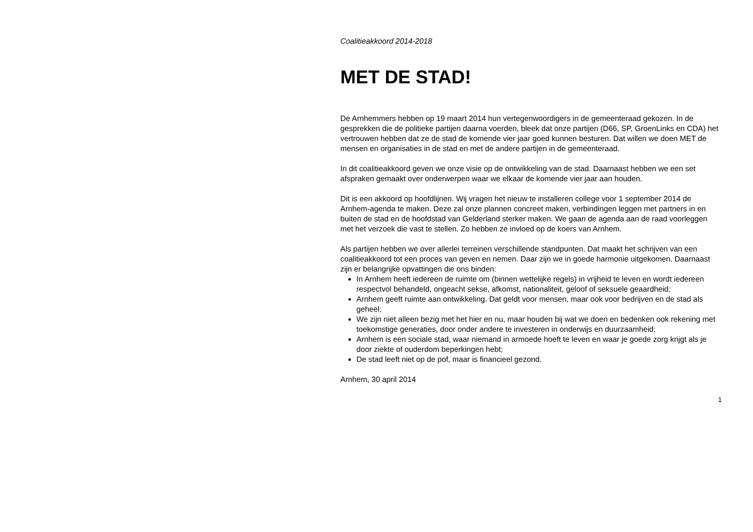Coalitieakkoord 2014-2018
MET DE STAD!
De Arnhemmers hebben op 19 maart 2014 hun vertegenwoordigers in de gemeenteraad gekozen. In de gesprekken die de politieke partijen daarna voerden, bleek dat onze partijen (D66, SP, GroenLinks en CDA) het vertrouwen hebben dat ze de stad de komende vier jaar goed kunnen besturen. Dat willen we doen MET de mensen en organisaties in de stad en met de andere partijen in de gemeenteraad.
In dit coalitieakkoord geven we onze visie op de ontwikkeling van de stad. Daarnaast hebben we een set afspraken gemaakt over onderwerpen waar we elkaar de komende vier jaar aan houden.
Dit is een akkoord op hoofdlijnen. Wij vragen het nieuw te installeren college voor 1 september 2014 de Arnhem-agenda te maken. Deze zal onze plannen concreet maken, verbindingen leggen met partners in en buiten de stad en de hoofdstad van Gelderland sterker maken. We gaan de agenda aan de raad voorleggen met het verzoek die vast te stellen. Zo hebben ze invloed op de koers van Arnhem.
Als partijen hebben we over allerlei terreinen verschillende standpunten. Dat maakt het schrijven van een coalitieakkoord tot een proces van geven en nemen. Daar zijn we in goede harmonie uitgekomen. Daarnaast zijn er belangrijke opvattingen die ons binden:
In Arnhem heeft iedereen de ruimte om (binnen wettelijke regels) in vrijheid te leven en wordt iedereen respectvol behandeld, ongeacht sekse, afkomst, nationaliteit, geloof of seksuele geaardheid;
Arnhem geeft ruimte aan ontwikkeling. Dat geldt voor mensen, maar ook voor bedrijven en de stad als geheel;
We zijn niet alleen bezig met het hier en nu, maar houden bij wat we doen en bedenken ook rekening met toekomstige generaties, door onder andere te investeren in onderwijs en duurzaamheid;
Arnhem is een sociale stad, waar niemand in armoede hoeft te leven en waar je goede zorg krijgt als je door ziekte of ouderdom beperkingen hebt;
De stad leeft niet op de pof, maar is financieel gezond.
Arnhem, 30 april 2014
1